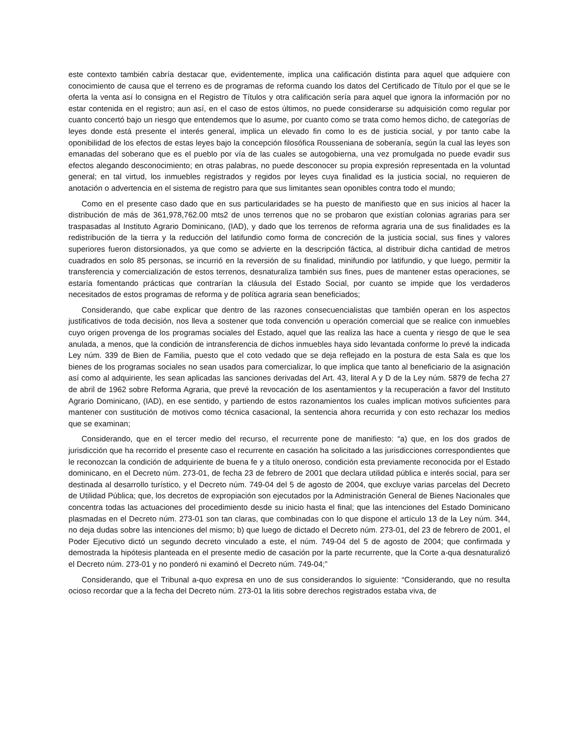este contexto también cabría destacar que, evidentemente, implica una calificación distinta para aquel que adquiere con conocimiento de causa que el terreno es de programas de reforma cuando los datos del Certificado de Título por el que se le oferta la venta así lo consigna en el Registro de Títulos y otra calificación sería para aquel que ignora la información por no estar contenida en el registro; aun así, en el caso de estos últimos, no puede considerarse su adquisición como regular por cuanto concertó bajo un riesgo que entendemos que lo asume, por cuanto como se trata como hemos dicho, de categorías de leyes donde está presente el interés general, implica un elevado fin como lo es de justicia social, y por tanto cabe la oponibilidad de los efectos de estas leyes bajo la concepción filosófica Rousseniana de soberanía, según la cual las leyes son emanadas del soberano que es el pueblo por vía de las cuales se autogobierna, una vez promulgada no puede evadir sus efectos alegando desconocimiento; en otras palabras, no puede desconocer su propia expresión representada en la voluntad general; en tal virtud, los inmuebles registrados y regidos por leyes cuya finalidad es la justicia social, no requieren de anotación o advertencia en el sistema de registro para que sus limitantes sean oponibles contra todo el mundo;
Como en el presente caso dado que en sus particularidades se ha puesto de manifiesto que en sus inicios al hacer la distribución de más de 361,978,762.00 mts2 de unos terrenos que no se probaron que existían colonias agrarias para ser traspasadas al Instituto Agrario Dominicano, (IAD), y dado que los terrenos de reforma agraria una de sus finalidades es la redistribución de la tierra y la reducción del latifundio como forma de concreción de la justicia social, sus fines y valores superiores fueron distorsionados, ya que como se advierte en la descripción fáctica, al distribuir dicha cantidad de metros cuadrados en solo 85 personas, se incurrió en la reversión de su finalidad, minifundio por latifundio, y que luego, permitir la transferencia y comercialización de estos terrenos, desnaturaliza también sus fines, pues de mantener estas operaciones, se estaría fomentando prácticas que contrarían la cláusula del Estado Social, por cuanto se impide que los verdaderos necesitados de estos programas de reforma y de política agraria sean beneficiados;
Considerando, que cabe explicar que dentro de las razones consecuencialistas que también operan en los aspectos justificativos de toda decisión, nos lleva a sostener que toda convención u operación comercial que se realice con inmuebles cuyo origen provenga de los programas sociales del Estado, aquel que las realiza las hace a cuenta y riesgo de que le sea anulada, a menos, que la condición de intransferencia de dichos inmuebles haya sido levantada conforme lo prevé la indicada Ley núm. 339 de Bien de Familia, puesto que el coto vedado que se deja reflejado en la postura de esta Sala es que los bienes de los programas sociales no sean usados para comercializar, lo que implica que tanto al beneficiario de la asignación así como al adquiriente, les sean aplicadas las sanciones derivadas del Art. 43, literal A y D de la Ley núm. 5879 de fecha 27 de abril de 1962 sobre Reforma Agraria, que prevé la revocación de los asentamientos y la recuperación a favor del Instituto Agrario Dominicano, (IAD), en ese sentido, y partiendo de estos razonamientos los cuales implican motivos suficientes para mantener con sustitución de motivos como técnica casacional, la sentencia ahora recurrida y con esto rechazar los medios que se examinan;
Considerando, que en el tercer medio del recurso, el recurrente pone de manifiesto: “a) que, en los dos grados de jurisdicción que ha recorrido el presente caso el recurrente en casación ha solicitado a las jurisdicciones correspondientes que le reconozcan la condición de adquiriente de buena fe y a título oneroso, condición esta previamente reconocida por el Estado dominicano, en el Decreto núm. 273-01, de fecha 23 de febrero de 2001 que declara utilidad pública e interés social, para ser destinada al desarrollo turístico, y el Decreto núm. 749-04 del 5 de agosto de 2004, que excluye varias parcelas del Decreto de Utilidad Pública; que, los decretos de expropiación son ejecutados por la Administración General de Bienes Nacionales que concentra todas las actuaciones del procedimiento desde su inicio hasta el final; que las intenciones del Estado Dominicano plasmadas en el Decreto núm. 273-01 son tan claras, que combinadas con lo que dispone el artículo 13 de la Ley núm. 344, no deja dudas sobre las intenciones del mismo; b) que luego de dictado el Decreto núm. 273-01, del 23 de febrero de 2001, el Poder Ejecutivo dictó un segundo decreto vinculado a este, el núm. 749-04 del 5 de agosto de 2004; que confirmada y demostrada la hipótesis planteada en el presente medio de casación por la parte recurrente, que la Corte a-qua desnaturalizó el Decreto núm. 273-01 y no ponderó ni examinó el Decreto núm. 749-04;”
Considerando, que el Tribunal a-quo expresa en uno de sus considerandos lo siguiente: “Considerando, que no resulta ocioso recordar que a la fecha del Decreto núm. 273-01 la litis sobre derechos registrados estaba viva, de